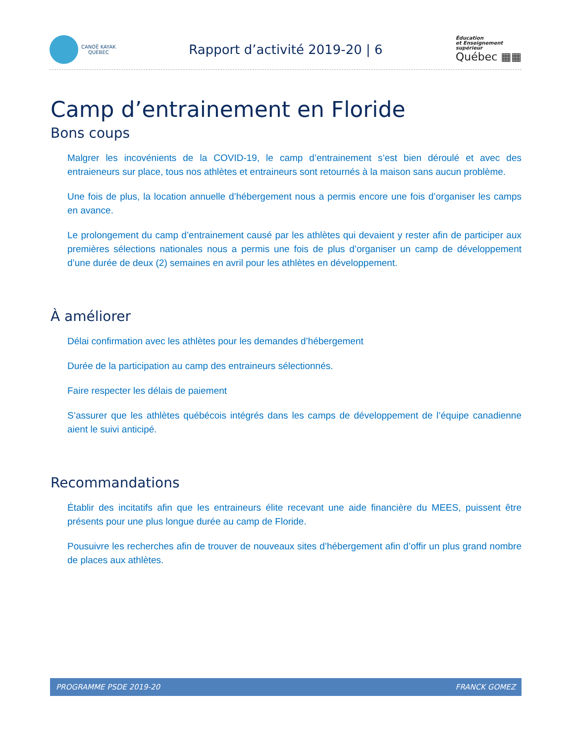CANOË KAYAK
QUÉBEC
Rapport d’activité 2019-20 | 6
Éducation
et Enseignement
supérieur
Québec ▦▦
Camp d’entrainement en Floride
Bons coups
Malgrer les incovénients de la COVID-19, le camp d’entrainement s’est bien déroulé et avec des entraieneurs sur place, tous nos athlètes et entraineurs sont retournés à la maison sans aucun problème.
Une fois de plus, la location annuelle d’hébergement nous a permis encore une fois d’organiser les camps en avance.
Le prolongement du camp d’entrainement causé par les athlètes qui devaient y rester afin de participer aux premières sélections nationales nous a permis une fois de plus d’organiser un camp de développement d’une durée de deux (2) semaines en avril pour les athlètes en développement.
À améliorer
Délai confirmation avec les athlètes pour les demandes d’hébergement
Durée de la participation au camp des entraineurs sélectionnés.
Faire respecter les délais de paiement
S’assurer que les athlètes québécois intégrés dans les camps de développement de l’équipe canadienne aient le suivi anticipé.
Recommandations
Établir des incitatifs afin que les entraineurs élite recevant une aide financière du MEES, puissent être présents pour une plus longue durée au camp de Floride.
Pousuivre les recherches afin de trouver de nouveaux sites d’hébergement afin d’offir un plus grand nombre de places aux athlètes.
PROGRAMME PSDE 2019-20 FRANCK GOMEZ